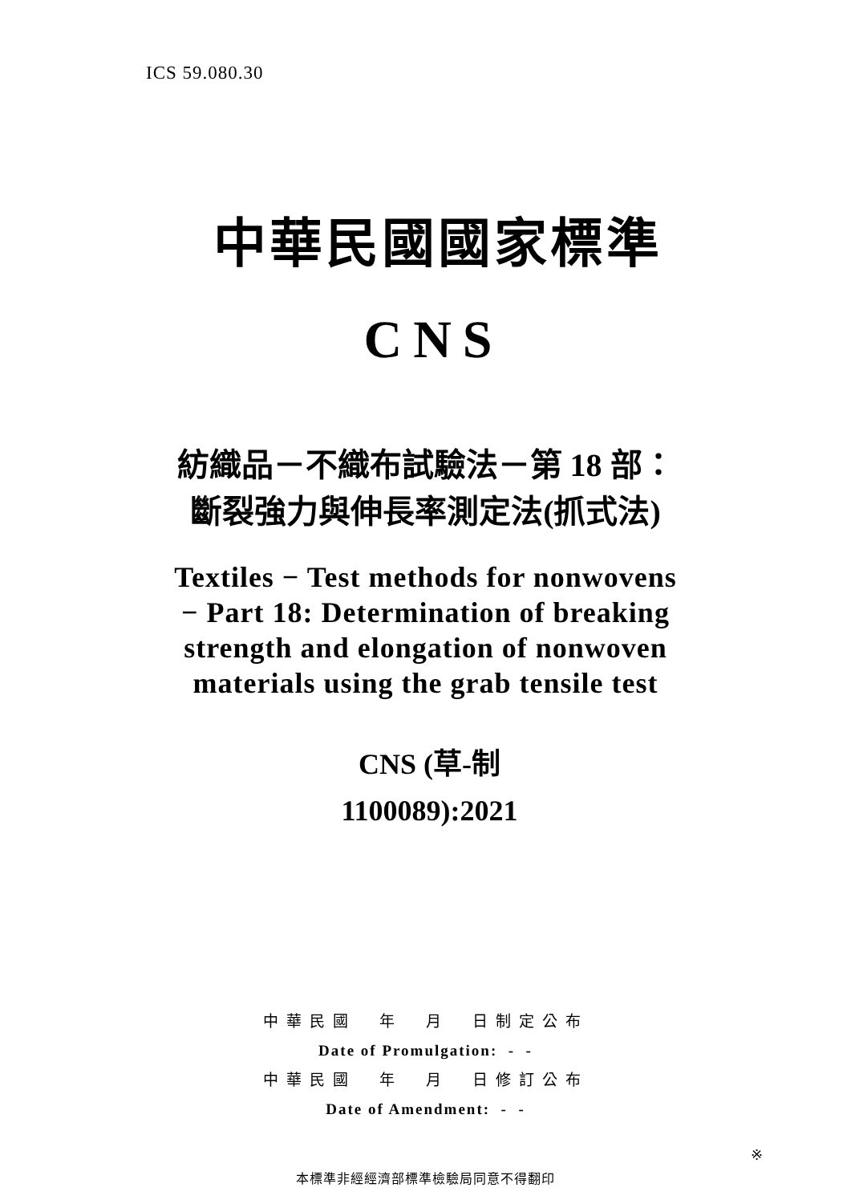ICS 59.080.30
中華民國國家標準
CNS
紡織品－不織布試驗法－第 18 部：
斷裂強力與伸長率測定法(抓式法)
Textiles − Test methods for nonwovens
− Part 18: Determination of breaking
strength and elongation of nonwoven
materials using the grab tensile test
CNS (草-制
1100089):2021
中華民國　年　月　日制定公布
Date of Promulgation: - -
中華民國　年　月　日修訂公布
Date of Amendment: - -
本標準非經經濟部標準檢驗局同意不得翻印
※